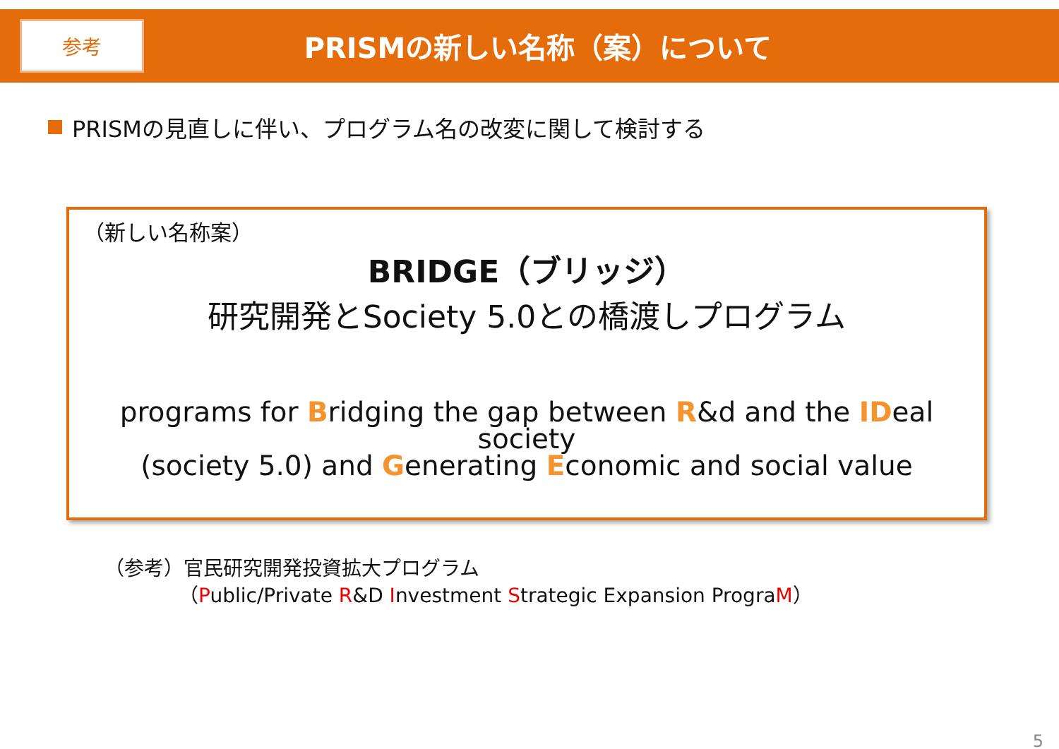参考
PRISMの新しい名称（案）について
PRISMの見直しに伴い、プログラム名の改変に関して検討する
（新しい名称案）
BRIDGE（ブリッジ）
研究開発とSociety 5.0との橋渡しプログラム
programs for Bridging the gap between R&d and the IDeal society
(society 5.0) and Generating Economic and social value
（参考）官民研究開発投資拡大プログラム
（Public/Private R&D Investment Strategic Expansion PrograM）
5